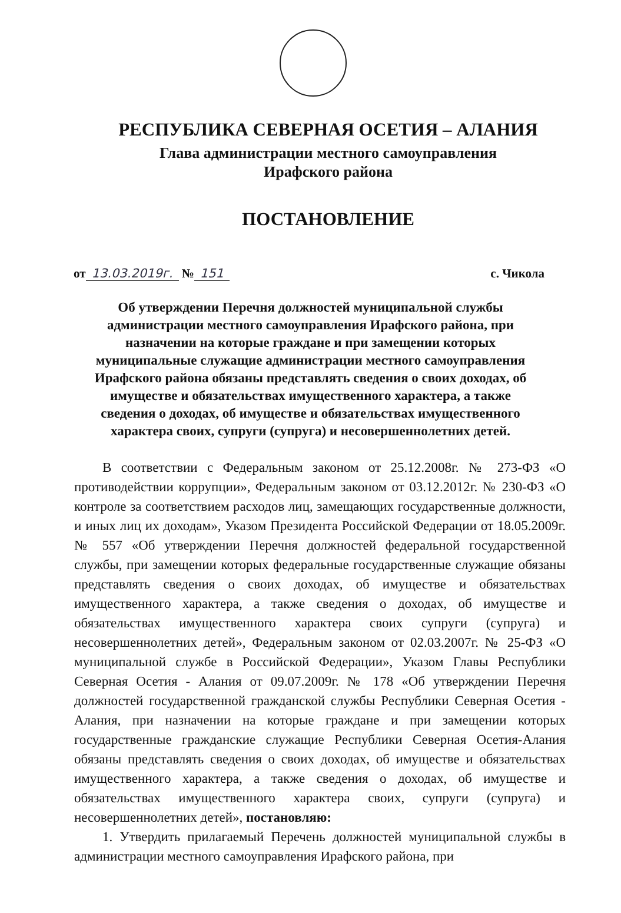РЕСПУБЛИКА СЕВЕРНАЯ ОСЕТИЯ – АЛАНИЯ
Глава администрации местного самоуправления
Ирафского района
ПОСТАНОВЛЕНИЕ
от 13.03.2019г. № 151 с. Чикола
Об утверждении Перечня должностей муниципальной службы администрации местного самоуправления Ирафского района, при назначении на которые граждане и при замещении которых муниципальные служащие администрации местного самоуправления Ирафского района обязаны представлять сведения о своих доходах, об имуществе и обязательствах имущественного характера, а также сведения о доходах, об имуществе и обязательствах имущественного характера своих, супруги (супруга) и несовершеннолетних детей.
В соответствии с Федеральным законом от 25.12.2008г. № 273-ФЗ «О противодействии коррупции», Федеральным законом от 03.12.2012г. № 230-ФЗ «О контроле за соответствием расходов лиц, замещающих государственные должности, и иных лиц их доходам», Указом Президента Российской Федерации от 18.05.2009г. № 557 «Об утверждении Перечня должностей федеральной государственной службы, при замещении которых федеральные государственные служащие обязаны представлять сведения о своих доходах, об имуществе и обязательствах имущественного характера, а также сведения о доходах, об имуществе и обязательствах имущественного характера своих супруги (супруга) и несовершеннолетних детей», Федеральным законом от 02.03.2007г. № 25-ФЗ «О муниципальной службе в Российской Федерации», Указом Главы Республики Северная Осетия - Алания от 09.07.2009г. № 178 «Об утверждении Перечня должностей государственной гражданской службы Республики Северная Осетия - Алания, при назначении на которые граждане и при замещении которых государственные гражданские служащие Республики Северная Осетия-Алания обязаны представлять сведения о своих доходах, об имуществе и обязательствах имущественного характера, а также сведения о доходах, об имуществе и обязательствах имущественного характера своих, супруги (супруга) и несовершеннолетних детей», постановляю:
1. Утвердить прилагаемый Перечень должностей муниципальной службы в администрации местного самоуправления Ирафского района, при